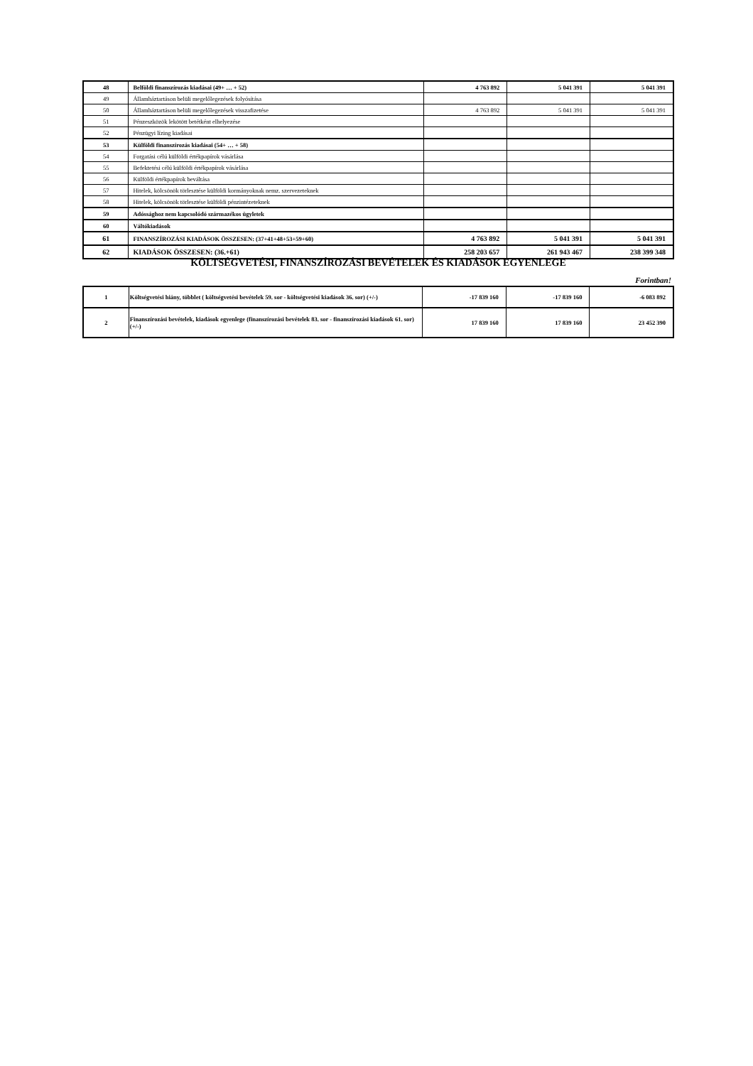| 48 | Belföldi finanszírozás kiadásai (49+ … + 52) | 4 763 892 | 5 041 391 | 5 041 391 |
| 49 | Államháztartáson belüli megelőlegezések folyósítása | | | |
| 50 | Államháztartáson belüli megelőlegezések visszafizetése | 4 763 892 | 5 041 391 | 5 041 391 |
| 51 | Pénzeszközök lekötött betétként elhelyezése | | | |
| 52 | Pénzügyi lízing kiadásai | | | |
| 53 | Külföldi finanszírozás kiadásai (54+ … + 58) | | | |
| 54 | Forgatási célú külföldi értékpapírok vásárlása | | | |
| 55 | Befektetési célú külföldi értékpapírok vásárlása | | | |
| 56 | Külföldi értékpapírok beváltása | | | |
| 57 | Hitelek, kölcsönök törlesztése külföldi kormányoknak nemz. szervezeteknek | | | |
| 58 | Hitelek, kölcsönök törlesztése külföldi pénzintézeteknek | | | |
| 59 | Adóssághoz nem kapcsolódó származékos ügyletek | | | |
| 60 | Váltókiadások | | | |
| 61 | FINANSZÍROZÁSI KIADÁSOK ÖSSZESEN: (37+41+48+53+59+60) | 4 763 892 | 5 041 391 | 5 041 391 |
| 62 | KIADÁSOK ÖSSZESEN: (36.+61) | 258 203 657 | 261 943 467 | 238 399 348 |
KÖLTSÉGVETÉSI, FINANSZÍROZÁSI BEVÉTELEK ÉS KIADÁSOK EGYENLEGE
Forintban!
| 1 | Költségvetési hiány, többlet ( költségvetési bevételek 59. sor - költségvetési kiadások 36. sor) (+/-) | -17 839 160 | -17 839 160 | -6 083 892 |
| 2 | Finanszírozási bevételek, kiadások egyenlege (finanszírozási bevételek 83. sor - finanszírozási kiadások 61. sor) (+/-) | 17 839 160 | 17 839 160 | 23 452 390 |